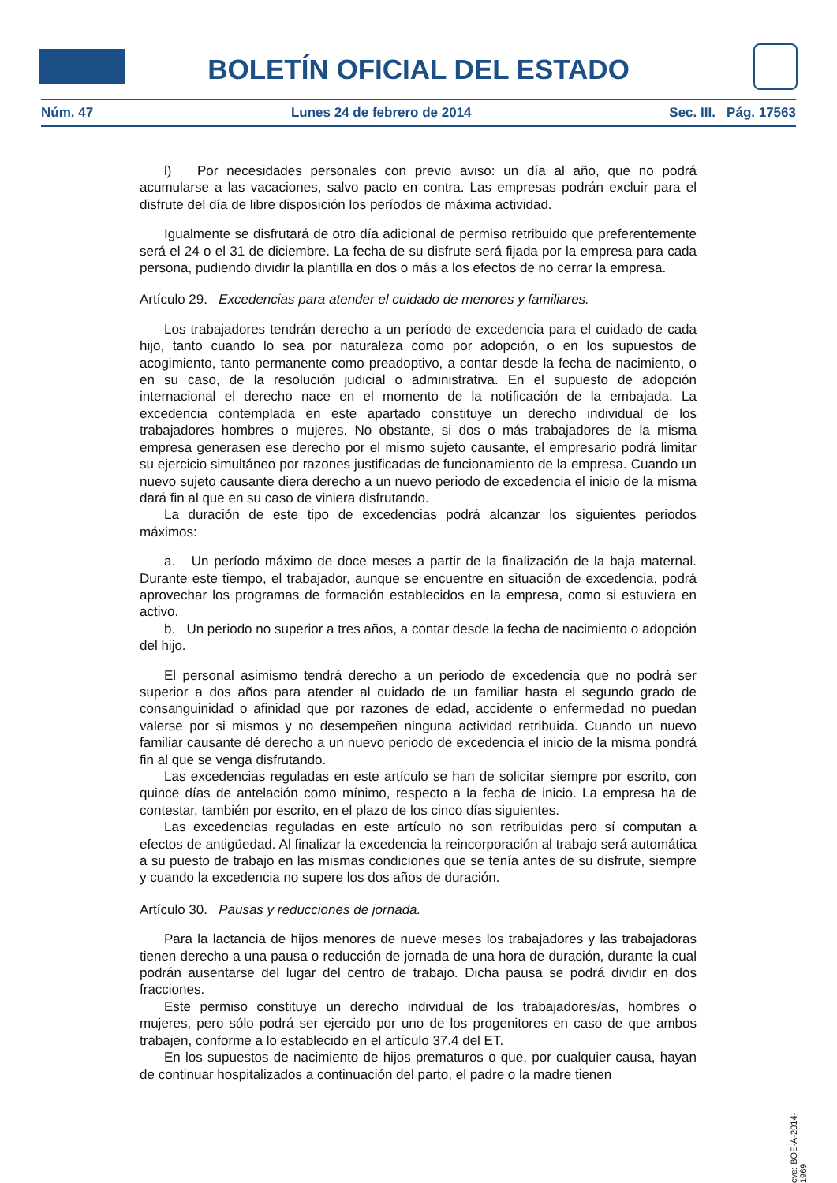BOLETÍN OFICIAL DEL ESTADO
Núm. 47 Lunes 24 de febrero de 2014 Sec. III. Pág. 17563
l) Por necesidades personales con previo aviso: un día al año, que no podrá acumularse a las vacaciones, salvo pacto en contra. Las empresas podrán excluir para el disfrute del día de libre disposición los períodos de máxima actividad.
Igualmente se disfrutará de otro día adicional de permiso retribuido que preferentemente será el 24 o el 31 de diciembre. La fecha de su disfrute será fijada por la empresa para cada persona, pudiendo dividir la plantilla en dos o más a los efectos de no cerrar la empresa.
Artículo 29. Excedencias para atender el cuidado de menores y familiares.
Los trabajadores tendrán derecho a un período de excedencia para el cuidado de cada hijo, tanto cuando lo sea por naturaleza como por adopción, o en los supuestos de acogimiento, tanto permanente como preadoptivo, a contar desde la fecha de nacimiento, o en su caso, de la resolución judicial o administrativa. En el supuesto de adopción internacional el derecho nace en el momento de la notificación de la embajada. La excedencia contemplada en este apartado constituye un derecho individual de los trabajadores hombres o mujeres. No obstante, si dos o más trabajadores de la misma empresa generasen ese derecho por el mismo sujeto causante, el empresario podrá limitar su ejercicio simultáneo por razones justificadas de funcionamiento de la empresa. Cuando un nuevo sujeto causante diera derecho a un nuevo periodo de excedencia el inicio de la misma dará fin al que en su caso de viniera disfrutando.
La duración de este tipo de excedencias podrá alcanzar los siguientes periodos máximos:
a. Un período máximo de doce meses a partir de la finalización de la baja maternal. Durante este tiempo, el trabajador, aunque se encuentre en situación de excedencia, podrá aprovechar los programas de formación establecidos en la empresa, como si estuviera en activo.
b. Un periodo no superior a tres años, a contar desde la fecha de nacimiento o adopción del hijo.
El personal asimismo tendrá derecho a un periodo de excedencia que no podrá ser superior a dos años para atender al cuidado de un familiar hasta el segundo grado de consanguinidad o afinidad que por razones de edad, accidente o enfermedad no puedan valerse por si mismos y no desempeñen ninguna actividad retribuida. Cuando un nuevo familiar causante dé derecho a un nuevo periodo de excedencia el inicio de la misma pondrá fin al que se venga disfrutando.
Las excedencias reguladas en este artículo se han de solicitar siempre por escrito, con quince días de antelación como mínimo, respecto a la fecha de inicio. La empresa ha de contestar, también por escrito, en el plazo de los cinco días siguientes.
Las excedencias reguladas en este artículo no son retribuidas pero sí computan a efectos de antigüedad. Al finalizar la excedencia la reincorporación al trabajo será automática a su puesto de trabajo en las mismas condiciones que se tenía antes de su disfrute, siempre y cuando la excedencia no supere los dos años de duración.
Artículo 30. Pausas y reducciones de jornada.
Para la lactancia de hijos menores de nueve meses los trabajadores y las trabajadoras tienen derecho a una pausa o reducción de jornada de una hora de duración, durante la cual podrán ausentarse del lugar del centro de trabajo. Dicha pausa se podrá dividir en dos fracciones.
Este permiso constituye un derecho individual de los trabajadores/as, hombres o mujeres, pero sólo podrá ser ejercido por uno de los progenitores en caso de que ambos trabajen, conforme a lo establecido en el artículo 37.4 del ET.
En los supuestos de nacimiento de hijos prematuros o que, por cualquier causa, hayan de continuar hospitalizados a continuación del parto, el padre o la madre tienen
cve: BOE-A-2014-1969